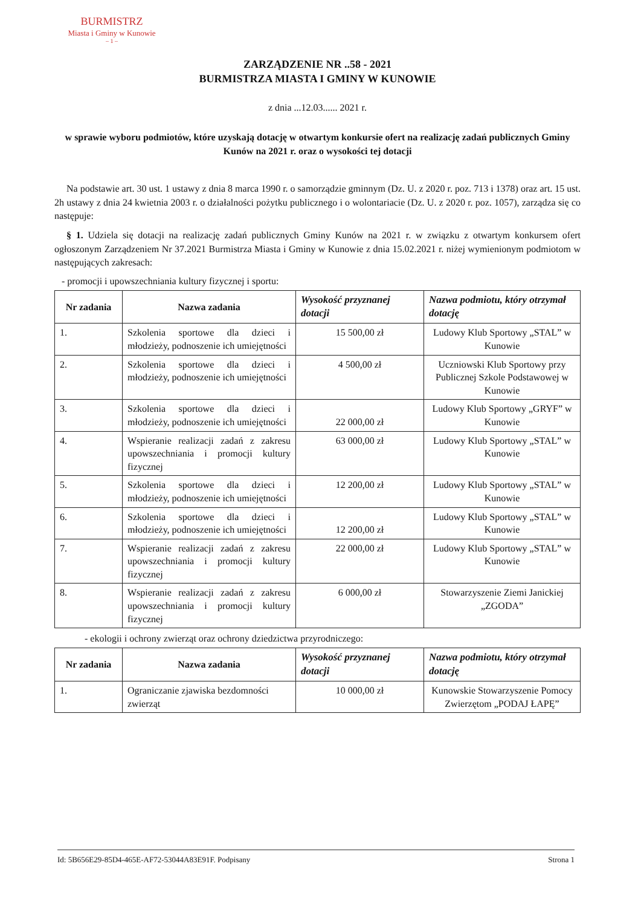BURMISTRZ
Miasta i Gminy w Kunowie
– 1 –
ZARZĄDZENIE NR ..58 - 2021
BURMISTRZA MIASTA I GMINY W KUNOWIE
z dnia ...12.03...... 2021 r.
w sprawie wyboru podmiotów, które uzyskają dotację w otwartym konkursie ofert na realizację zadań publicznych Gminy Kunów na 2021 r. oraz o wysokości tej dotacji
Na podstawie art. 30 ust. 1 ustawy z dnia 8 marca 1990 r. o samorządzie gminnym (Dz. U. z 2020 r. poz. 713 i 1378) oraz art. 15 ust. 2h ustawy z dnia 24 kwietnia 2003 r. o działalności pożytku publicznego i o wolontariacie (Dz. U. z 2020 r. poz. 1057), zarządza się co następuje:
§ 1. Udziela się dotacji na realizację zadań publicznych Gminy Kunów na 2021 r. w związku z otwartym konkursem ofert ogłoszonym Zarządzeniem Nr 37.2021 Burmistrza Miasta i Gminy w Kunowie z dnia 15.02.2021 r. niżej wymienionym podmiotom w następujących zakresach:
- promocji i upowszechniania kultury fizycznej i sportu:
| Nr zadania | Nazwa zadania | Wysokość przyznanej dotacji | Nazwa podmiotu, który otrzymał dotację |
| --- | --- | --- | --- |
| 1. | Szkolenia sportowe dla dzieci i młodzieży, podnoszenie ich umiejętności | 15 500,00 zł | Ludowy Klub Sportowy „STAL” w Kunowie |
| 2. | Szkolenia sportowe dla dzieci i młodzieży, podnoszenie ich umiejętności | 4 500,00 zł | Uczniowski Klub Sportowy przy Publicznej Szkole Podstawowej w Kunowie |
| 3. | Szkolenia sportowe dla dzieci i młodzieży, podnoszenie ich umiejętności | 22 000,00 zł | Ludowy Klub Sportowy „GRYF” w Kunowie |
| 4. | Wspieranie realizacji zadań z zakresu upowszechniania i promocji kultury fizycznej | 63 000,00 zł | Ludowy Klub Sportowy „STAL” w Kunowie |
| 5. | Szkolenia sportowe dla dzieci i młodzieży, podnoszenie ich umiejętności | 12 200,00 zł | Ludowy Klub Sportowy „STAL” w Kunowie |
| 6. | Szkolenia sportowe dla dzieci i młodzieży, podnoszenie ich umiejętności | 12 200,00 zł | Ludowy Klub Sportowy „STAL” w Kunowie |
| 7. | Wspieranie realizacji zadań z zakresu upowszechniania i promocji kultury fizycznej | 22 000,00 zł | Ludowy Klub Sportowy „STAL” w Kunowie |
| 8. | Wspieranie realizacji zadań z zakresu upowszechniania i promocji kultury fizycznej | 6 000,00 zł | Stowarzyszenie Ziemi Janickiej „ZGODA” |
- ekologii i ochrony zwierząt oraz ochrony dziedzictwa przyrodniczego:
| Nr zadania | Nazwa zadania | Wysokość przyznanej dotacji | Nazwa podmiotu, który otrzymał dotację |
| --- | --- | --- | --- |
| 1. | Ograniczanie zjawiska bezdomności zwierząt | 10 000,00 zł | Kunowskie Stowarzyszenie Pomocy Zwierzętom „PODAJ ŁAPĘ” |
Id: 5B656E29-85D4-465E-AF72-53044A83E91F. Podpisany Strona 1